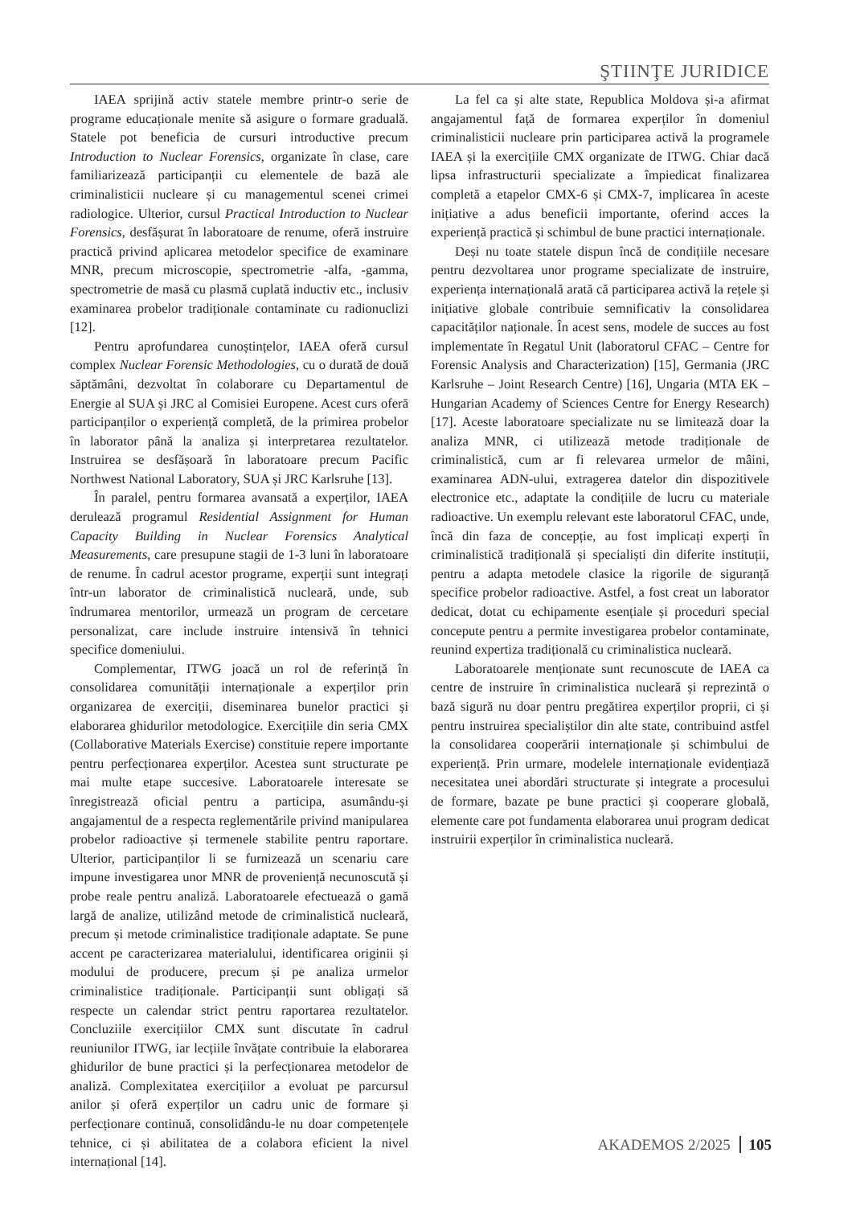ŞTIINŢE JURIDICE
IAEA sprijină activ statele membre printr-o serie de programe educaționale menite să asigure o formare graduală. Statele pot beneficia de cursuri introductive precum Introduction to Nuclear Forensics, organizate în clase, care familiarizează participanții cu elementele de bază ale criminalisticii nucleare și cu managementul scenei crimei radiologice. Ulterior, cursul Practical Introduction to Nuclear Forensics, desfășurat în laboratoare de renume, oferă instruire practică privind aplicarea metodelor specifice de examinare MNR, precum microscopie, spectrometrie -alfa, -gamma, spectrometrie de masă cu plasmă cuplată inductiv etc., inclusiv examinarea probelor tradiționale contaminate cu radionuclizi [12].
Pentru aprofundarea cunoștințelor, IAEA oferă cursul complex Nuclear Forensic Methodologies, cu o durată de două săptămâni, dezvoltat în colaborare cu Departamentul de Energie al SUA și JRC al Comisiei Europene. Acest curs oferă participanților o experiență completă, de la primirea probelor în laborator până la analiza și interpretarea rezultatelor. Instruirea se desfășoară în laboratoare precum Pacific Northwest National Laboratory, SUA și JRC Karlsruhe [13].
În paralel, pentru formarea avansată a experților, IAEA derulează programul Residential Assignment for Human Capacity Building in Nuclear Forensics Analytical Measurements, care presupune stagii de 1-3 luni în laboratoare de renume. În cadrul acestor programe, experții sunt integrați într-un laborator de criminalistică nucleară, unde, sub îndrumarea mentorilor, urmează un program de cercetare personalizat, care include instruire intensivă în tehnici specifice domeniului.
Complementar, ITWG joacă un rol de referință în consolidarea comunității internaționale a experților prin organizarea de exerciții, diseminarea bunelor practici și elaborarea ghidurilor metodologice. Exercițiile din seria CMX (Collaborative Materials Exercise) constituie repere importante pentru perfecționarea experților. Acestea sunt structurate pe mai multe etape succesive. Laboratoarele interesate se înregistrează oficial pentru a participa, asumându-și angajamentul de a respecta reglementările privind manipularea probelor radioactive și termenele stabilite pentru raportare. Ulterior, participanților li se furnizează un scenariu care impune investigarea unor MNR de proveniență necunoscută și probe reale pentru analiză. Laboratoarele efectuează o gamă largă de analize, utilizând metode de criminalistică nucleară, precum și metode criminalistice tradiționale adaptate. Se pune accent pe caracterizarea materialului, identificarea originii și modului de producere, precum și pe analiza urmelor criminalistice tradiționale. Participanții sunt obligați să respecte un calendar strict pentru raportarea rezultatelor. Concluziile exercițiilor CMX sunt discutate în cadrul reuniunilor ITWG, iar lecțiile învățate contribuie la elaborarea ghidurilor de bune practici și la perfecționarea metodelor de analiză. Complexitatea exercițiilor a evoluat pe parcursul anilor și oferă experților un cadru unic de formare și perfecționare continuă, consolidându-le nu doar competențele tehnice, ci și abilitatea de a colabora eficient la nivel internațional [14].
La fel ca și alte state, Republica Moldova și-a afirmat angajamentul față de formarea experților în domeniul criminalisticii nucleare prin participarea activă la programele IAEA și la exercițiile CMX organizate de ITWG. Chiar dacă lipsa infrastructurii specializate a împiedicat finalizarea completă a etapelor CMX-6 și CMX-7, implicarea în aceste inițiative a adus beneficii importante, oferind acces la experiență practică și schimbul de bune practici internaționale.
Deși nu toate statele dispun încă de condițiile necesare pentru dezvoltarea unor programe specializate de instruire, experiența internațională arată că participarea activă la rețele și inițiative globale contribuie semnificativ la consolidarea capacităților naționale. În acest sens, modele de succes au fost implementate în Regatul Unit (laboratorul CFAC – Centre for Forensic Analysis and Characterization) [15], Germania (JRC Karlsruhe – Joint Research Centre) [16], Ungaria (MTA EK – Hungarian Academy of Sciences Centre for Energy Research) [17]. Aceste laboratoare specializate nu se limitează doar la analiza MNR, ci utilizează metode tradiționale de criminalistică, cum ar fi relevarea urmelor de mâini, examinarea ADN-ului, extragerea datelor din dispozitivele electronice etc., adaptate la condițiile de lucru cu materiale radioactive. Un exemplu relevant este laboratorul CFAC, unde, încă din faza de concepție, au fost implicați experți în criminalistică tradițională și specialiști din diferite instituții, pentru a adapta metodele clasice la rigorile de siguranță specifice probelor radioactive. Astfel, a fost creat un laborator dedicat, dotat cu echipamente esențiale și proceduri special concepute pentru a permite investigarea probelor contaminate, reunind expertiza tradițională cu criminalistica nucleară.
Laboratoarele menționate sunt recunoscute de IAEA ca centre de instruire în criminalistica nucleară și reprezintă o bază sigură nu doar pentru pregătirea experților proprii, ci și pentru instruirea specialiștilor din alte state, contribuind astfel la consolidarea cooperării internaționale și schimbului de experiență. Prin urmare, modelele internaționale evidențiază necesitatea unei abordări structurate și integrate a procesului de formare, bazate pe bune practici și cooperare globală, elemente care pot fundamenta elaborarea unui program dedicat instruirii experților în criminalistica nucleară.
AKADEMOS 2/2025 105